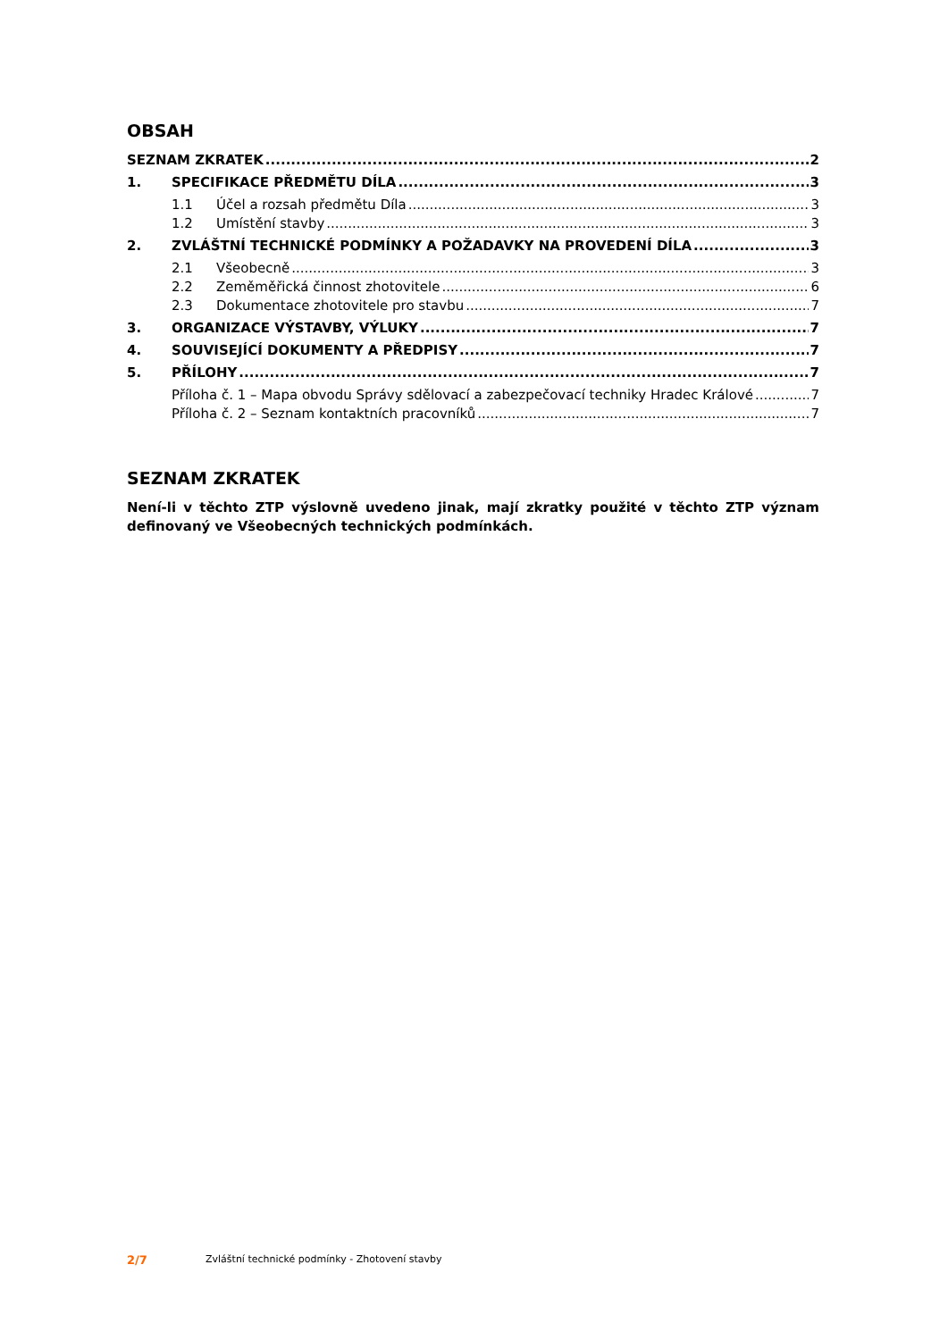OBSAH
SEZNAM ZKRATEK 2
1. SPECIFIKACE PŘEDMĚTU DÍLA 3
1.1 Účel a rozsah předmětu Díla 3
1.2 Umístění stavby 3
2. ZVLÁŠTNÍ TECHNICKÉ PODMÍNKY A POŽADAVKY NA PROVEDENÍ DÍLA 3
2.1 Všeobecně 3
2.2 Zeměměřická činnost zhotovitele 6
2.3 Dokumentace zhotovitele pro stavbu 7
3. ORGANIZACE VÝSTAVBY, VÝLUKY 7
4. SOUVISEJÍCÍ DOKUMENTY A PŘEDPISY 7
5. PŘÍLOHY 7
Příloha č. 1 – Mapa obvodu Správy sdělovací a zabezpečovací techniky Hradec Králové 7
Příloha č. 2 – Seznam kontaktních pracovníků 7
SEZNAM ZKRATEK
Není-li v těchto ZTP výslovně uvedeno jinak, mají zkratky použité v těchto ZTP význam definovaný ve Všeobecných technických podmínkách.
2/7 Zvláštní technické podmínky - Zhotovení stavby